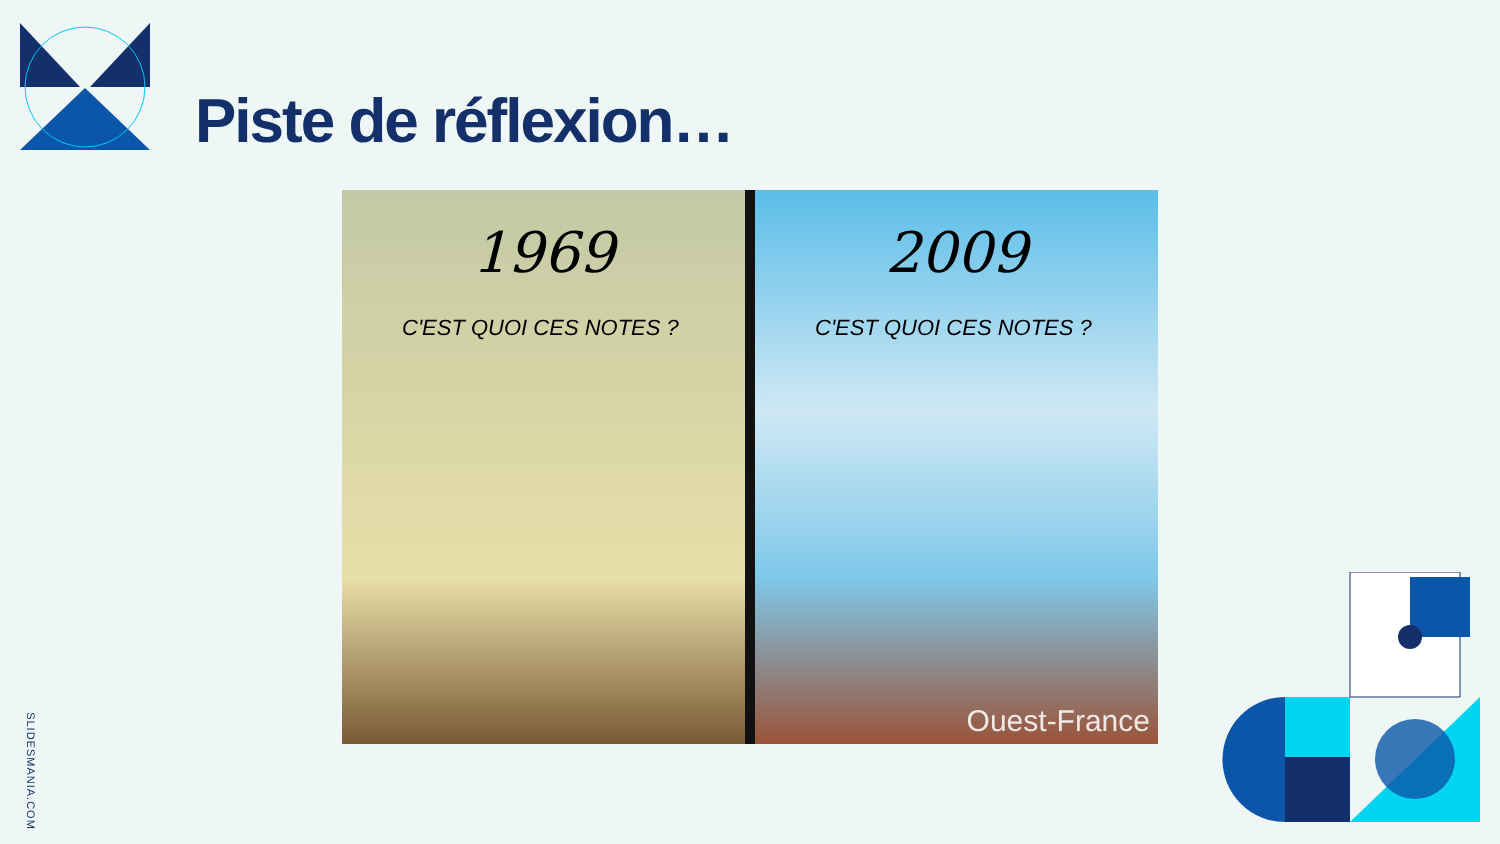Piste de réflexion…
1969
C'EST QUOI CES NOTES ?
2009
C'EST QUOI CES NOTES ?
Ouest-France
SLIDESMANIA.COM